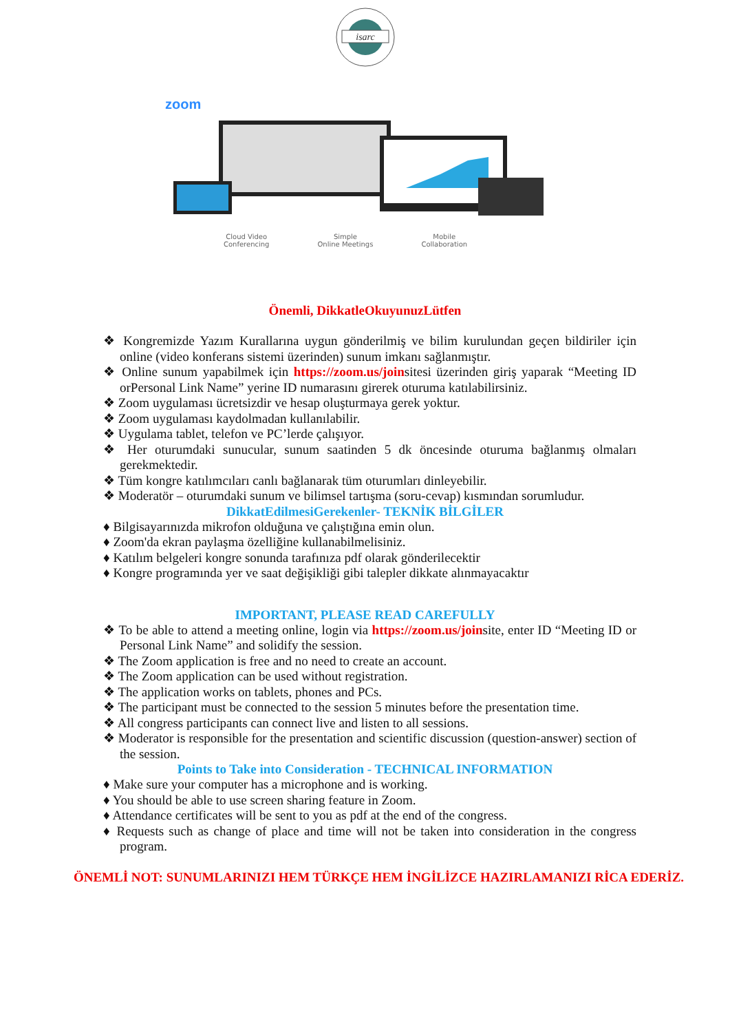isarc
zoom
Cloud Video
Conferencing Simple
Online Meetings Mobile
Collaboration
Önemli, DikkatleOkuyunuzLütfen
❖ Kongremizde Yazım Kurallarına uygun gönderilmiş ve bilim kurulundan geçen bildiriler için online (video konferans sistemi üzerinden) sunum imkanı sağlanmıştır.
❖ Online sunum yapabilmek için https://zoom.us/joinsitesi üzerinden giriş yaparak “Meeting ID orPersonal Link Name” yerine ID numarasını girerek oturuma katılabilirsiniz.
❖ Zoom uygulaması ücretsizdir ve hesap oluşturmaya gerek yoktur.
❖ Zoom uygulaması kaydolmadan kullanılabilir.
❖ Uygulama tablet, telefon ve PC’lerde çalışıyor.
❖ Her oturumdaki sunucular, sunum saatinden 5 dk öncesinde oturuma bağlanmış olmaları gerekmektedir.
❖ Tüm kongre katılımcıları canlı bağlanarak tüm oturumları dinleyebilir.
❖ Moderatör – oturumdaki sunum ve bilimsel tartışma (soru-cevap) kısmından sorumludur.
DikkatEdilmesiGerekenler- TEKNİK BİLGİLER
♦ Bilgisayarınızda mikrofon olduğuna ve çalıştığına emin olun.
♦ Zoom'da ekran paylaşma özelliğine kullanabilmelisiniz.
♦ Katılım belgeleri kongre sonunda tarafınıza pdf olarak gönderilecektir
♦ Kongre programında yer ve saat değişikliği gibi talepler dikkate alınmayacaktır
IMPORTANT, PLEASE READ CAREFULLY
❖ To be able to attend a meeting online, login via https://zoom.us/joinsite, enter ID “Meeting ID or Personal Link Name” and solidify the session.
❖ The Zoom application is free and no need to create an account.
❖ The Zoom application can be used without registration.
❖ The application works on tablets, phones and PCs.
❖ The participant must be connected to the session 5 minutes before the presentation time.
❖ All congress participants can connect live and listen to all sessions.
❖ Moderator is responsible for the presentation and scientific discussion (question-answer) section of the session.
Points to Take into Consideration - TECHNICAL INFORMATION
♦ Make sure your computer has a microphone and is working.
♦ You should be able to use screen sharing feature in Zoom.
♦ Attendance certificates will be sent to you as pdf at the end of the congress.
♦ Requests such as change of place and time will not be taken into consideration in the congress program.
ÖNEMLİ NOT: SUNUMLARINIZI HEM TÜRKÇE HEM İNGİLİZCE HAZIRLAMANIZI RİCA EDERİZ.